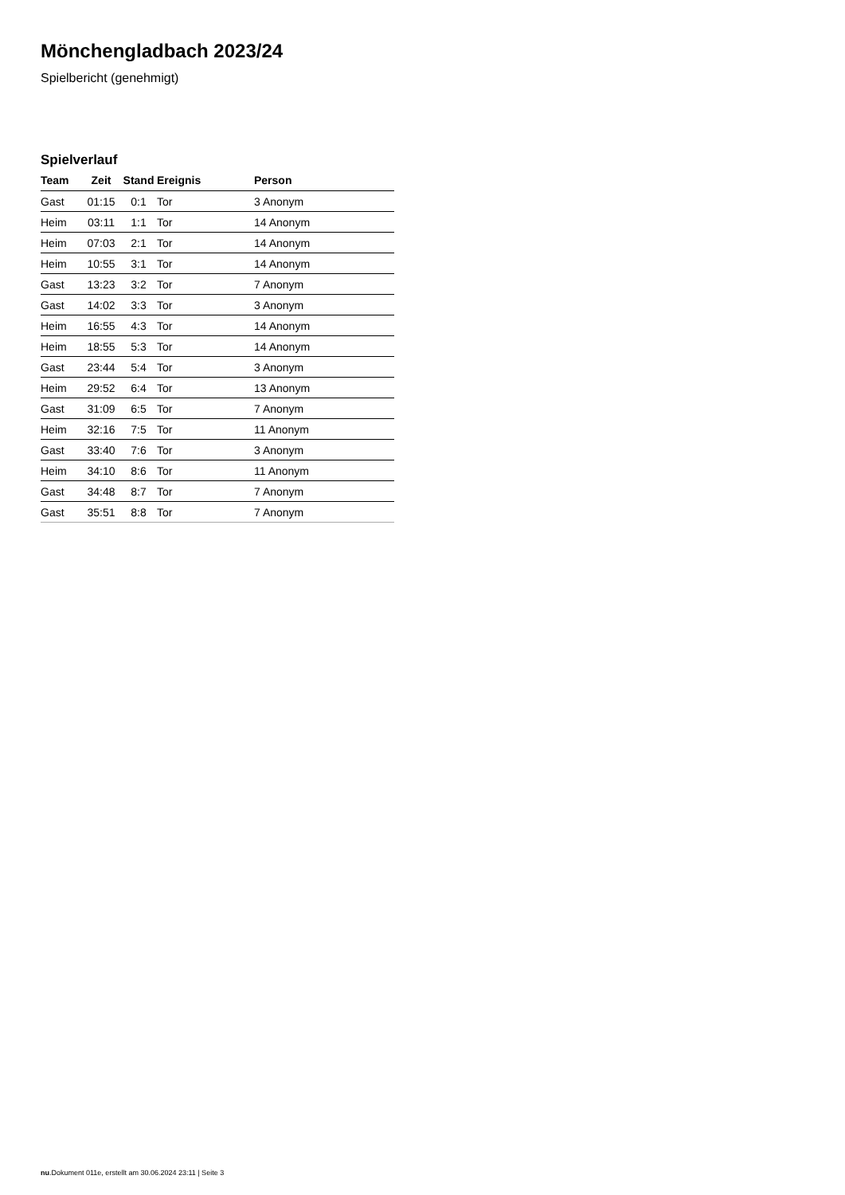Mönchengladbach 2023/24
Spielbericht (genehmigt)
Spielverlauf
| Team | Zeit | Stand | Ereignis | Person |
| --- | --- | --- | --- | --- |
| Gast | 01:15 | 0:1 | Tor | 3 Anonym |
| Heim | 03:11 | 1:1 | Tor | 14 Anonym |
| Heim | 07:03 | 2:1 | Tor | 14 Anonym |
| Heim | 10:55 | 3:1 | Tor | 14 Anonym |
| Gast | 13:23 | 3:2 | Tor | 7 Anonym |
| Gast | 14:02 | 3:3 | Tor | 3 Anonym |
| Heim | 16:55 | 4:3 | Tor | 14 Anonym |
| Heim | 18:55 | 5:3 | Tor | 14 Anonym |
| Gast | 23:44 | 5:4 | Tor | 3 Anonym |
| Heim | 29:52 | 6:4 | Tor | 13 Anonym |
| Gast | 31:09 | 6:5 | Tor | 7 Anonym |
| Heim | 32:16 | 7:5 | Tor | 11 Anonym |
| Gast | 33:40 | 7:6 | Tor | 3 Anonym |
| Heim | 34:10 | 8:6 | Tor | 11 Anonym |
| Gast | 34:48 | 8:7 | Tor | 7 Anonym |
| Gast | 35:51 | 8:8 | Tor | 7 Anonym |
nu.Dokument 011e, erstellt am 30.06.2024 23:11 | Seite 3